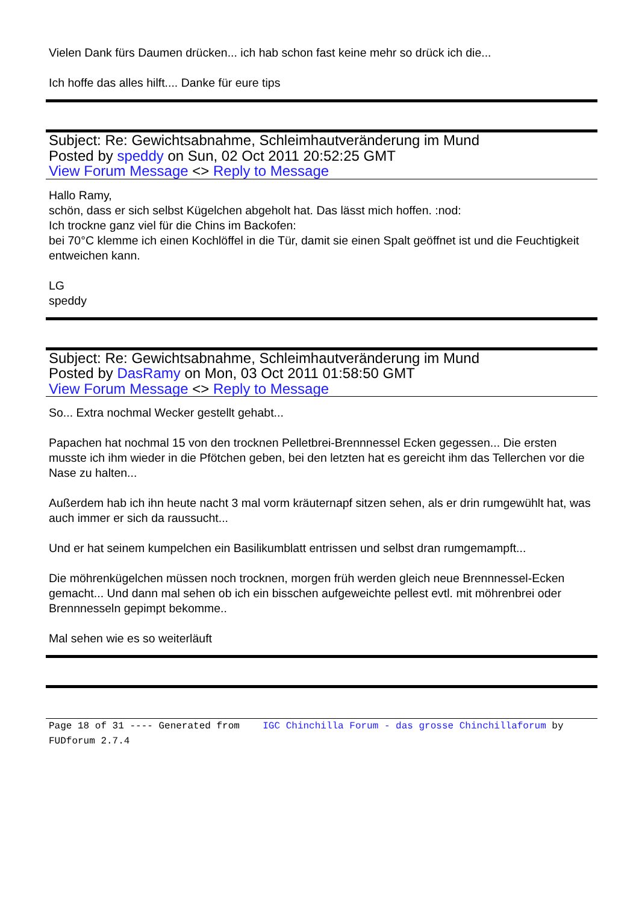Vielen Dank fürs Daumen drücken... ich hab schon fast keine mehr so drück ich die...
Ich hoffe das alles hilft.... Danke für eure tips
Subject: Re: Gewichtsabnahme, Schleimhautveränderung im Mund
Posted by speddy on Sun, 02 Oct 2011 20:52:25 GMT
View Forum Message <> Reply to Message
Hallo Ramy,
schön, dass er sich selbst Kügelchen abgeholt hat. Das lässt mich hoffen. :nod:
Ich trockne ganz viel für die Chins im Backofen:
bei 70°C klemme ich einen Kochlöffel in die Tür, damit sie einen Spalt geöffnet ist und die Feuchtigkeit entweichen kann.
LG
speddy
Subject: Re: Gewichtsabnahme, Schleimhautveränderung im Mund
Posted by DasRamy on Mon, 03 Oct 2011 01:58:50 GMT
View Forum Message <> Reply to Message
So... Extra nochmal Wecker gestellt gehabt...
Papachen hat nochmal 15 von den trocknen Pelletbrei-Brennnessel Ecken gegessen... Die ersten musste ich ihm wieder in die Pfötchen geben, bei den letzten hat es gereicht ihm das Tellerchen vor die Nase zu halten...
Außerdem hab ich ihn heute nacht 3 mal vorm kräuternapf sitzen sehen, als er drin rumgewühlt hat, was auch immer er sich da raussucht...
Und er hat seinem kumpelchen ein Basilikumblatt entrissen und selbst dran rumgemampft...
Die möhrenkügelchen müssen noch trocknen, morgen früh werden gleich neue Brennnessel-Ecken gemacht... Und dann mal sehen ob ich ein bisschen aufgeweichte pellest evtl. mit möhrenbrei oder Brennnesseln gepimpt bekomme..
Mal sehen wie es so weiterläuft
Page 18 of 31 ---- Generated from IGC Chinchilla Forum - das grosse Chinchillaforum by FUDforum 2.7.4